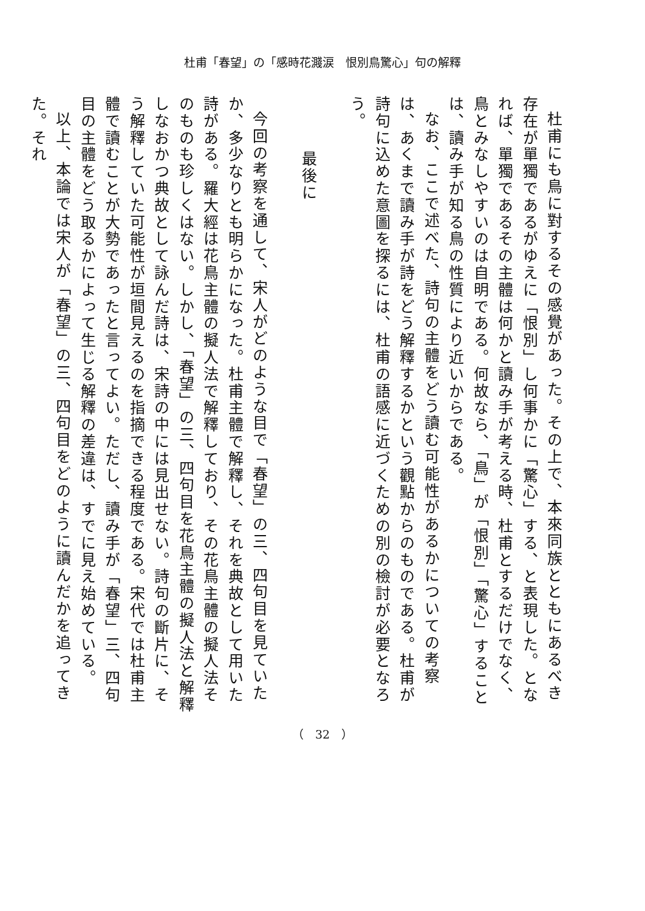杜甫「春望」の「感時花濺涙　恨別鳥驚心」句の解釋
杜甫にも鳥に對するその感覺があった。その上で、本來同族とともにあるべき存在が單獨であるがゆえに「恨別」し何事かに「驚心」する、と表現した。となれば、單獨であるその主體は何かと讀み手が考える時、杜甫とするだけでなく、鳥とみなしやすいのは自明である。何故なら、「鳥」が「恨別」「驚心」することは、讀み手が知る鳥の性質により近いからである。
なお、ここで述べた、詩句の主體をどう讀む可能性があるかについての考察は、あくまで讀み手が詩をどう解釋するかという觀點からのものである。杜甫が詩句に込めた意圖を探るには、杜甫の語感に近づくための別の檢討が必要となろう。
最後に
今回の考察を通して、宋人がどのような目で「春望」の三、四句目を見ていたか、多少なりとも明らかになった。杜甫主體で解釋し、それを典故として用いた詩がある。羅大經は花鳥主體の擬人法で解釋しており、その花鳥主體の擬人法そのものも珍しくはない。しかし、「春望」の三、四句目を花鳥主體の擬人法と解釋しなおかつ典故として詠んだ詩は、宋詩の中には見出せない。詩句の斷片に、そう解釋していた可能性が垣間見えるのを指摘できる程度である。宋代では杜甫主體で讀むことが大勢であったと言ってよい。ただし、讀み手が「春望」三、四句目の主體をどう取るかによって生じる解釋の差違は、すでに見え始めている。
以上、本論では宋人が「春望」の三、四句目をどのように讀んだかを追ってきた。それ
（　32　）